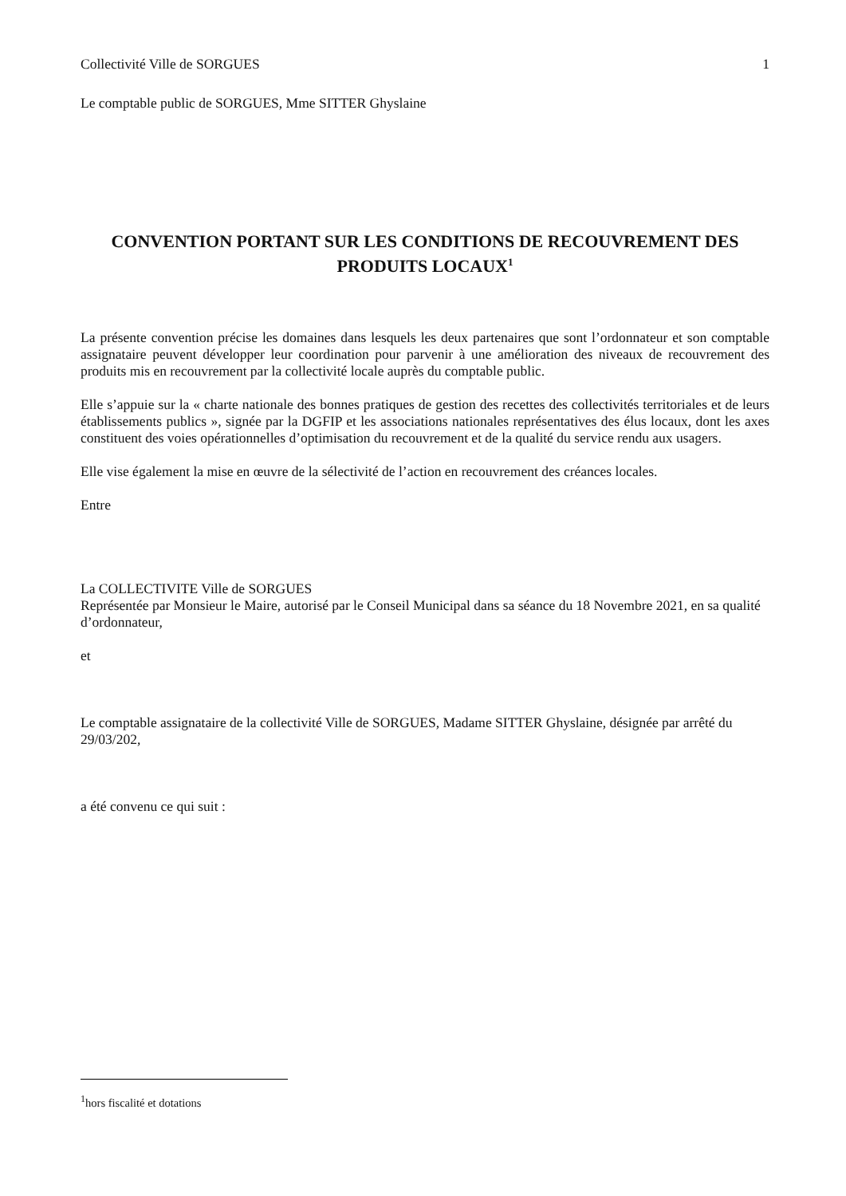Collectivité Ville de SORGUES 1
Le comptable public de SORGUES, Mme SITTER Ghyslaine
CONVENTION PORTANT SUR LES CONDITIONS DE RECOUVREMENT DES PRODUITS LOCAUX<sup>1</sup>
La présente convention précise les domaines dans lesquels les deux partenaires que sont l’ordonnateur et son comptable assignataire peuvent développer leur coordination pour parvenir à une amélioration des niveaux de recouvrement des produits mis en recouvrement par la collectivité locale auprès du comptable public.
Elle s’appuie sur la « charte nationale des bonnes pratiques de gestion des recettes des collectivités territoriales et de leurs établissements publics », signée par la DGFIP et les associations nationales représentatives des élus locaux, dont les axes constituent des voies opérationnelles d’optimisation du recouvrement et de la qualité du service rendu aux usagers.
Elle vise également la mise en œuvre de la sélectivité de l’action en recouvrement des créances locales.
Entre
La COLLECTIVITE Ville de SORGUES
Représentée par Monsieur le Maire, autorisé par le Conseil Municipal dans sa séance du 18 Novembre 2021, en sa qualité d’ordonnateur,
et
Le comptable assignataire de la collectivité Ville de SORGUES, Madame SITTER Ghyslaine, désignée par arrêté du 29/03/202,
a été convenu ce qui suit :
<sup>1</sup> hors fiscalité et dotations